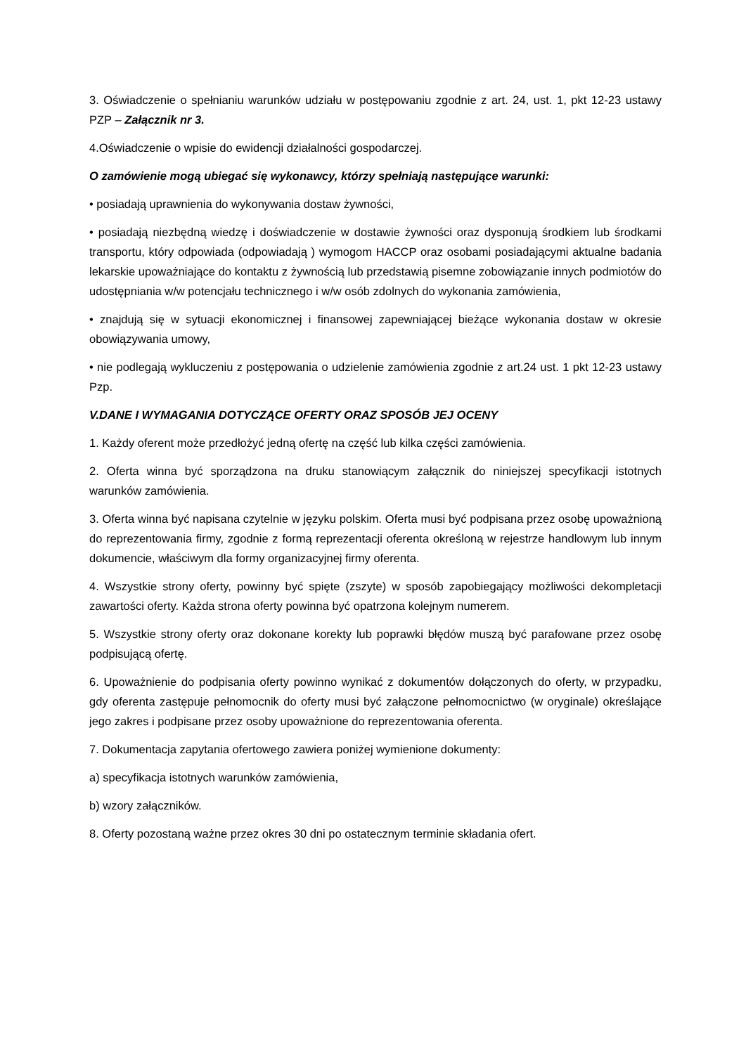3. Oświadczenie o spełnianiu warunków udziału w postępowaniu zgodnie z art. 24, ust. 1, pkt 12-23 ustawy PZP – Załącznik nr 3.
4.Oświadczenie o wpisie do ewidencji działalności gospodarczej.
O zamówienie mogą ubiegać się wykonawcy, którzy spełniają następujące warunki:
• posiadają uprawnienia do wykonywania dostaw żywności,
• posiadają niezbędną wiedzę i doświadczenie w dostawie żywności oraz dysponują środkiem lub środkami transportu, który odpowiada (odpowiadają ) wymogom HACCP oraz osobami posiadającymi aktualne badania lekarskie upoważniające do kontaktu z żywnością lub przedstawią pisemne zobowiązanie innych podmiotów do udostępniania w/w potencjału technicznego i w/w osób zdolnych do wykonania zamówienia,
• znajdują się w sytuacji ekonomicznej i finansowej zapewniającej bieżące wykonania dostaw w okresie obowiązywania umowy,
• nie podlegają wykluczeniu z postępowania o udzielenie zamówienia zgodnie z art.24 ust. 1 pkt 12-23 ustawy Pzp.
V.DANE I WYMAGANIA DOTYCZĄCE OFERTY ORAZ SPOSÓB JEJ OCENY
1. Każdy oferent może przedłożyć jedną ofertę na część lub kilka części zamówienia.
2. Oferta winna być sporządzona na druku stanowiącym załącznik do niniejszej specyfikacji istotnych warunków zamówienia.
3. Oferta winna być napisana czytelnie w języku polskim. Oferta musi być podpisana przez osobę upoważnioną do reprezentowania firmy, zgodnie z formą reprezentacji oferenta określoną w rejestrze handlowym lub innym dokumencie, właściwym dla formy organizacyjnej firmy oferenta.
4. Wszystkie strony oferty, powinny być spięte (zszyte) w sposób zapobiegający możliwości dekompletacji zawartości oferty. Każda strona oferty powinna być opatrzona kolejnym numerem.
5. Wszystkie strony oferty oraz dokonane korekty lub poprawki błędów muszą być parafowane przez osobę podpisującą ofertę.
6. Upoważnienie do podpisania oferty powinno wynikać z dokumentów dołączonych do oferty, w przypadku, gdy oferenta zastępuje pełnomocnik do oferty musi być załączone pełnomocnictwo (w oryginale) określające jego zakres i podpisane przez osoby upoważnione do reprezentowania oferenta.
7. Dokumentacja zapytania ofertowego zawiera poniżej wymienione dokumenty:
a) specyfikacja istotnych warunków zamówienia,
b) wzory załączników.
8. Oferty pozostaną ważne przez okres 30 dni po ostatecznym terminie składania ofert.